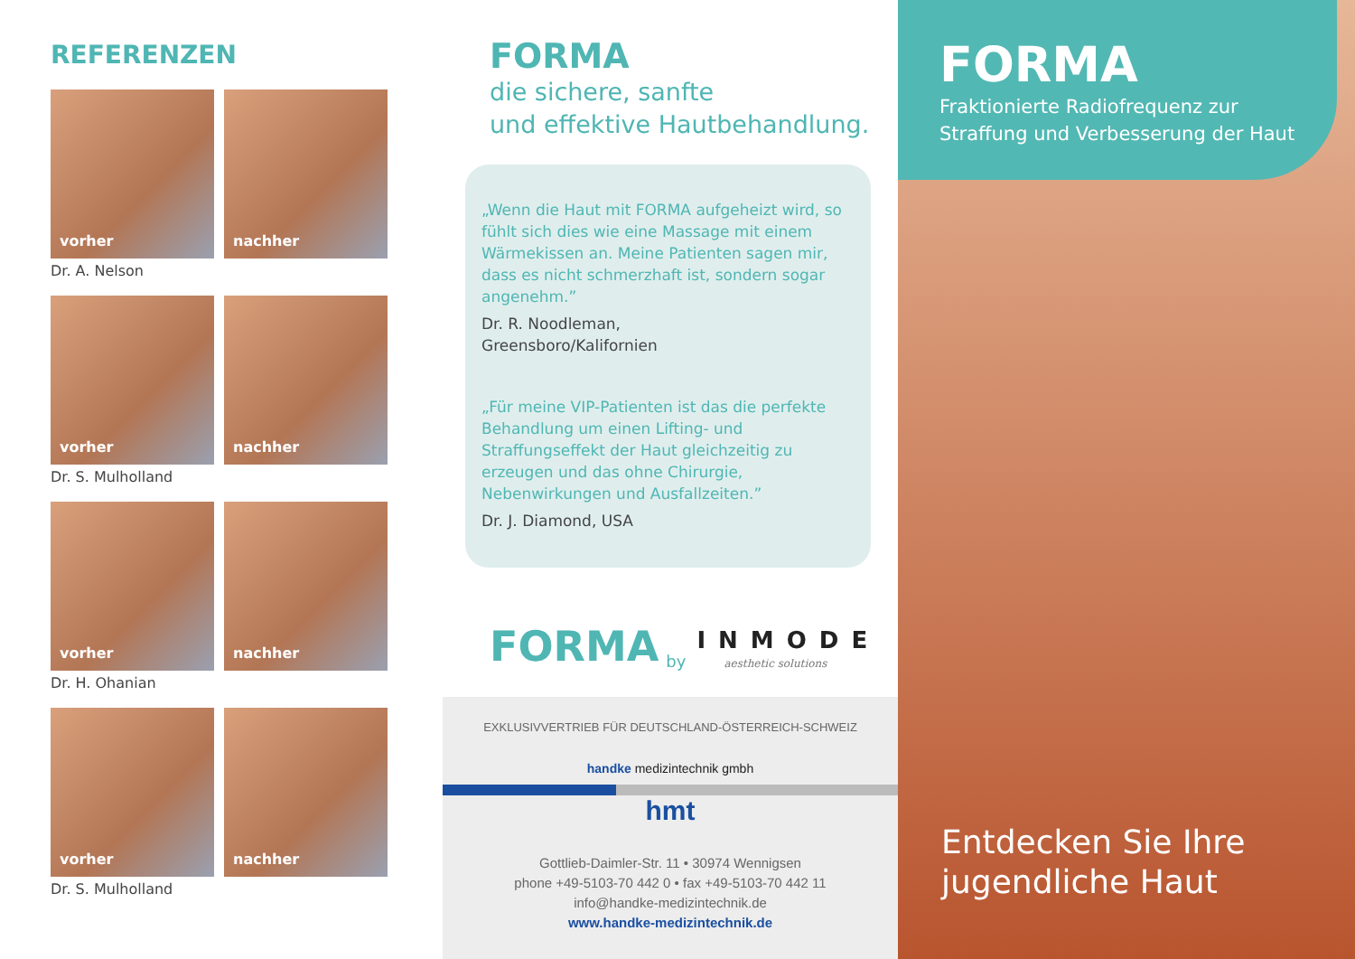REFERENZEN
vorher nachher
Dr. A. Nelson
vorher nachher
Dr. S. Mulholland
vorher nachher
Dr. H. Ohanian
vorher nachher
Dr. S. Mulholland
FORMA
die sichere, sanfte
und effektive Hautbehandlung.
„Wenn die Haut mit FORMA aufgeheizt wird, so fühlt sich dies wie eine Massage mit einem Wärmekissen an. Meine Patienten sagen mir, dass es nicht schmerzhaft ist, sondern sogar angenehm.”
Dr. R. Noodleman,
Greensboro/Kalifornien
„Für meine VIP-Patienten ist das die perfekte Behandlung um einen Lifting- und Straffungseffekt der Haut gleichzeitig zu erzeugen und das ohne Chirurgie, Nebenwirkungen und Ausfallzeiten.”
Dr. J. Diamond, USA
FORMA by INMODE
aesthetic solutions
EXKLUSIVVERTRIEB FÜR DEUTSCHLAND-ÖSTERREICH-SCHWEIZ
handke medizintechnik gmbh
hmt
Gottlieb-Daimler-Str. 11 • 30974 Wennigsen
phone +49-5103-70 442 0 • fax +49-5103-70 442 11
info@handke-medizintechnik.de
www.handke-medizintechnik.de
FORMA
Fraktionierte Radiofrequenz zur Straffung und Verbesserung der Haut
Entdecken Sie Ihre
jugendliche Haut